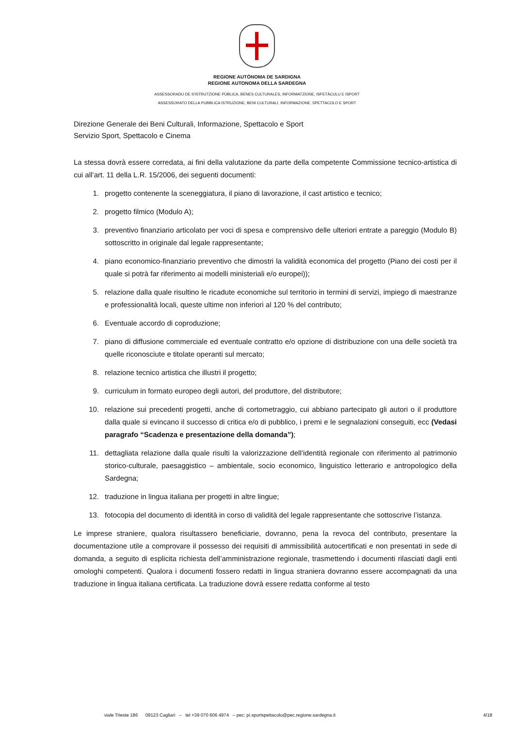REGIONE AUTÒNOMA DE SARDIGNA
REGIONE AUTONOMA DELLA SARDEGNA
ASSESSORADU DE S'ISTRUTZIONE PÙBLICA, BENES CULTURALES, INFORMATZIONE, ISPETÀCULU E ISPORT
ASSESSORATO DELLA PUBBLICA ISTRUZIONE, BENI CULTURALI, INFORMAZIONE, SPETTACOLO E SPORT
Direzione Generale dei Beni Culturali, Informazione, Spettacolo e Sport
Servizio Sport, Spettacolo e Cinema
La stessa dovrà essere corredata, ai fini della valutazione da parte della competente Commissione tecnico-artistica di cui all’art. 11 della L.R. 15/2006, dei seguenti documenti:
1. progetto contenente la sceneggiatura, il piano di lavorazione, il cast artistico e tecnico;
2. progetto filmico (Modulo A);
3. preventivo finanziario articolato per voci di spesa e comprensivo delle ulteriori entrate a pareggio (Modulo B) sottoscritto in originale dal legale rappresentante;
4. piano economico-finanziario preventivo che dimostri la validità economica del progetto (Piano dei costi per il quale si potrà far riferimento ai modelli ministeriali e/o europei));
5. relazione dalla quale risultino le ricadute economiche sul territorio in termini di servizi, impiego di maestranze e professionalità locali, queste ultime non inferiori al 120 % del contributo;
6. Eventuale accordo di coproduzione;
7. piano di diffusione commerciale ed eventuale contratto e/o opzione di distribuzione con una delle società tra quelle riconosciute e titolate operanti sul mercato;
8. relazione tecnico artistica che illustri il progetto;
9. curriculum in formato europeo degli autori, del produttore, del distributore;
10. relazione sui precedenti progetti, anche di cortometraggio, cui abbiano partecipato gli autori o il produttore dalla quale si evincano il successo di critica e/o di pubblico, i premi e le segnalazioni conseguiti, ecc (Vedasi paragrafo “Scadenza e presentazione della domanda”);
11. dettagliata relazione dalla quale risulti la valorizzazione dell’identità regionale con riferimento al patrimonio storico-culturale, paesaggistico – ambientale, socio economico, linguistico letterario e antropologico della Sardegna;
12. traduzione in lingua italiana per progetti in altre lingue;
13. fotocopia del documento di identità in corso di validità del legale rappresentante che sottoscrive l’istanza.
Le imprese straniere, qualora risultassero beneficiarie, dovranno, pena la revoca del contributo, presentare la documentazione utile a comprovare il possesso dei requisiti di ammissibilità autocertificati e non presentati in sede di domanda, a seguito di esplicita richiesta dell’amministrazione regionale, trasmettendo i documenti rilasciati dagli enti omologhi competenti. Qualora i documenti fossero redatti in lingua straniera dovranno essere accompagnati da una traduzione in lingua italiana certificata. La traduzione dovrà essere redatta conforme al testo
viale Trieste 186 09123 Cagliari – tel +39 070 606 4974 – pec: pi.sportspettacolo@pec.regione.sardegna.it 4/18